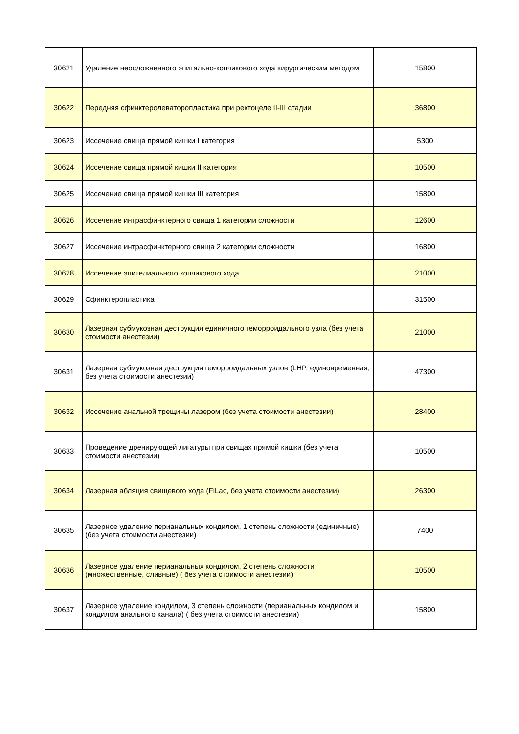| 30621 | Удаление неосложненного эпитально-копчикового хода хирургическим методом | 15800 |
| 30622 | Передняя сфинктеролеваторопластика при ректоцеле II-III стадии | 36800 |
| 30623 | Иссечение свища прямой кишки I категория | 5300 |
| 30624 | Иссечение свища прямой кишки II категория | 10500 |
| 30625 | Иссечение свища прямой кишки III категория | 15800 |
| 30626 | Иссечение интрасфинктерного свища 1 категории сложности | 12600 |
| 30627 | Иссечение интрасфинктерного свища 2 категории сложности | 16800 |
| 30628 | Иссечение эпителиального копчикового хода | 21000 |
| 30629 | Сфинктеропластика | 31500 |
| 30630 | Лазерная субмукозная деструкция единичного геморроидального узла (без учета стоимости анестезии) | 21000 |
| 30631 | Лазерная субмукозная деструкция геморроидальных узлов (LHP, единовременная, без учета стоимости анестезии) | 47300 |
| 30632 | Иссечение анальной трещины лазером (без учета стоимости анестезии) | 28400 |
| 30633 | Проведение дренирующей лигатуры при свищах прямой кишки (без учета стоимости анестезии) | 10500 |
| 30634 | Лазерная абляция свищевого хода (FiLac, без учета стоимости анестезии) | 26300 |
| 30635 | Лазерное удаление перианальных кондилом, 1 степень сложности (единичные) (без учета стоимости анестезии) | 7400 |
| 30636 | Лазерное удаление перианальных кондилом, 2 степень сложности (множественные, сливные) ( без учета стоимости анестезии) | 10500 |
| 30637 | Лазерное удаление кондилом, 3 степень сложности (перианальных кондилом и кондилом анального канала) ( без учета стоимости анестезии) | 15800 |